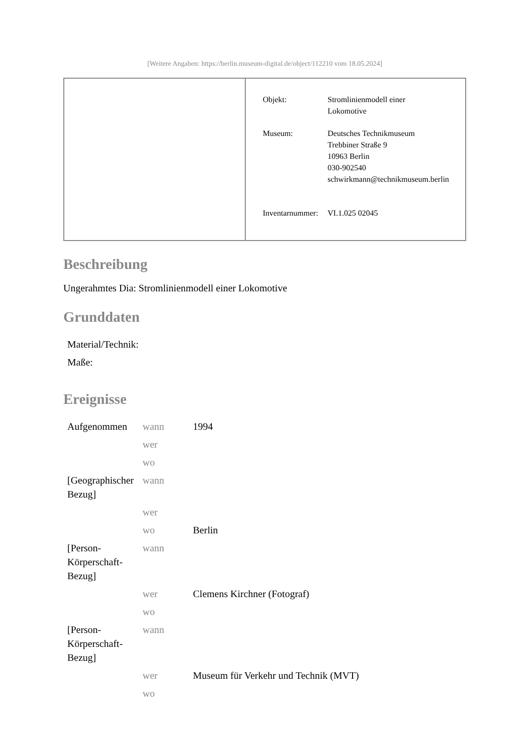[Weitere Angaben: https://berlin.museum-digital.de/object/112210 vom 18.05.2024]
| Objekt: | Stromlinienmodell einer Lokomotive |
| Museum: | Deutsches Technikmuseum Trebbiner Straße 9 10963 Berlin 030-902540 schwirkmann@technikmuseum.berlin |
| Inventarnummer: | VI.1.025 02045 |
Beschreibung
Ungerahmtes Dia: Stromlinienmodell einer Lokomotive
Grunddaten
| Material/Technik: | |
| Maße: | |
Ereignisse
| Aufgenommen | wann | 1994 |
| | wer | |
| | wo | |
| [Geographischer Bezug] | wann | |
| | wer | |
| | wo | Berlin |
| [Person-Körperschaft-Bezug] | wann | |
| | wer | Clemens Kirchner (Fotograf) |
| | wo | |
| [Person-Körperschaft-Bezug] | wann | |
| | wer | Museum für Verkehr und Technik (MVT) |
| | wo | |